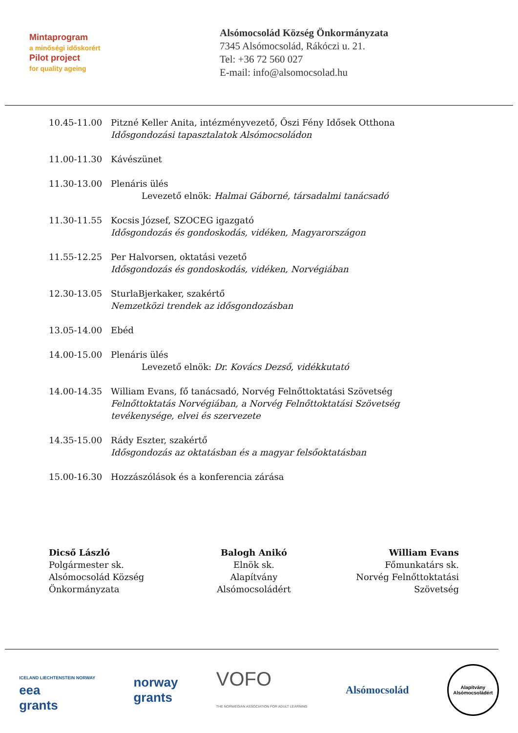Mintaprogram
a minőségi időskorért
Pilot project
for quality ageing
Alsómocsolád Község Önkormányzata
7345 Alsómocsolád, Rákóczi u. 21.
Tel: +36 72 560 027
E-mail: info@alsomocsolad.hu
10.45-11.00 Pitzné Keller Anita, intézményvezető, Őszi Fény Idősek Otthona
Idősgondozási tapasztalatok Alsómocsoládon
11.00-11.30 Kávészünet
11.30-13.00 Plenáris ülés
Levezető elnök: Halmai Gáborné, társadalmi tanácsadó
11.30-11.55 Kocsis József, SZOCEG igazgató
Idősgondozás és gondoskodás, vidéken, Magyarországon
11.55-12.25 Per Halvorsen, oktatási vezető
Idősgondozás és gondoskodás, vidéken, Norvégiában
12.30-13.05 SturlaBjerkaker, szakértő
Nemzetközi trendek az idősgondozásban
13.05-14.00 Ebéd
14.00-15.00 Plenáris ülés
Levezető elnök: Dr. Kovács Dezső, vidékkutató
14.00-14.35 William Evans, fő tanácsadó, Norvég Felnőttoktatási Szövetség
Felnőttoktatás Norvégiában, a Norvég Felnőttoktatási Szövetség tevékenysége, elvei és szervezete
14.35-15.00 Rády Eszter, szakértő
Idősgondozás az oktatásban és a magyar felsőoktatásban
15.00-16.30 Hozzászólások és a konferencia zárása
Dicső László
Polgármester sk.
Alsómocsolád Község
Önkormányzata
Balogh Anikó
Elnök sk.
Alapítvány
Alsómocsoládért
William Evans
Főmunkatárs sk.
Norvég Felnőttoktatási
Szövetség
ICELAND LIECHTENSTEIN NORWAY
eea
grants
norway
grants
VOFO
THE NORWEGIAN ASSOCIATION FOR ADULT LEARNING
Alsómocsolád
Alapítvány Alsómocsoládért